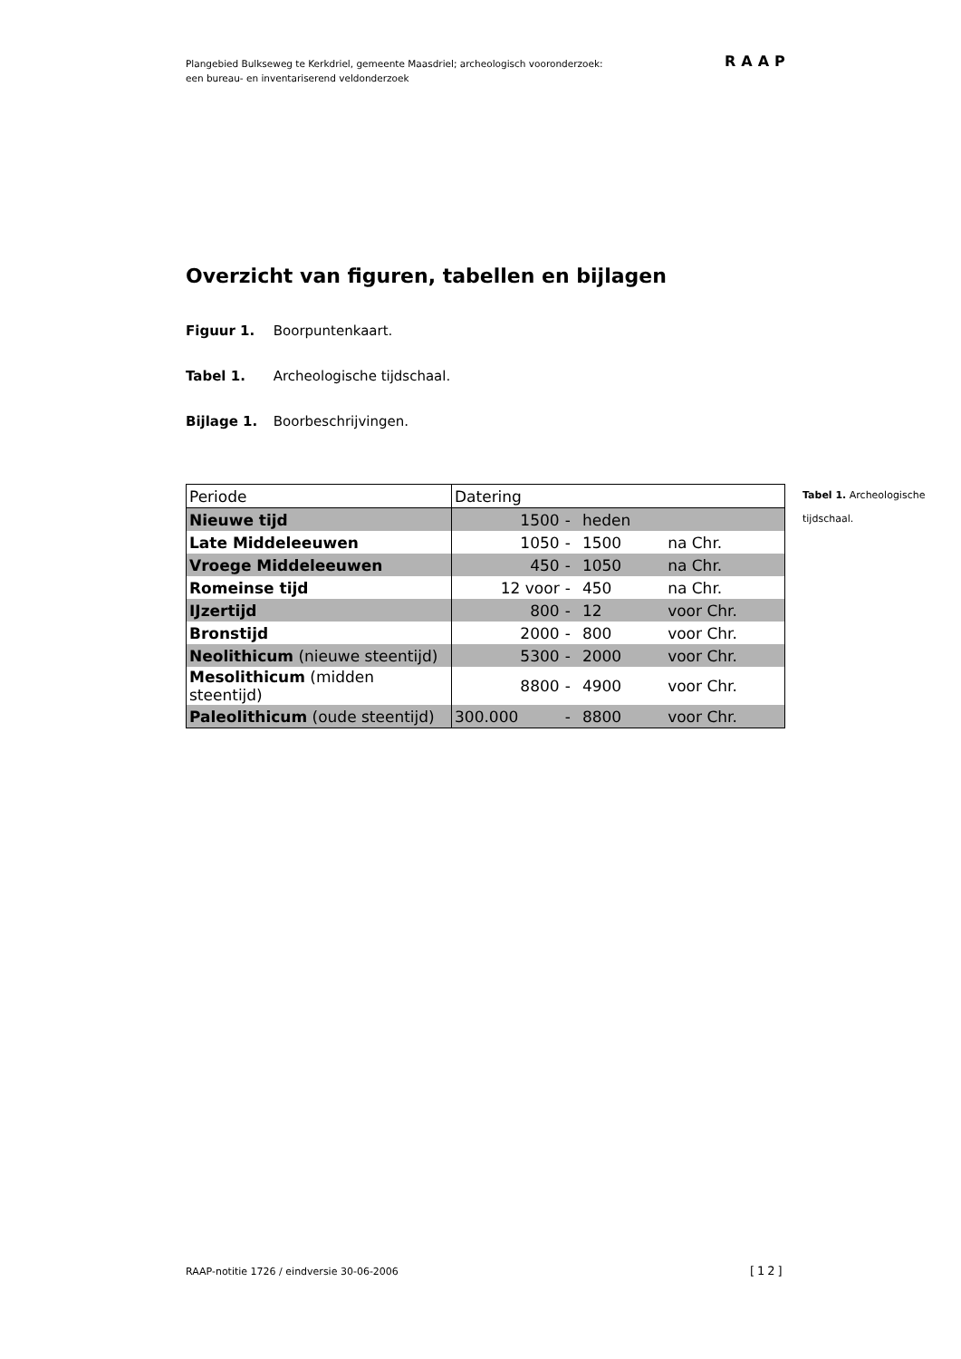Plangebied Bulkseweg te Kerkdriel, gemeente Maasdriel; archeologisch vooronderzoek:
een bureau- en inventariserend veldonderzoek
RAAP
Overzicht van figuren, tabellen en bijlagen
Figuur 1. Boorpuntenkaart.
Tabel 1. Archeologische tijdschaal.
Bijlage 1. Boorbeschrijvingen.
| Periode | Datering | | | |
| Nieuwe tijd | 1500 | - | heden | |
| Late Middeleeuwen | 1050 | - | 1500 | na Chr. |
| Vroege Middeleeuwen | 450 | - | 1050 | na Chr. |
| Romeinse tijd | 12 voor | - | 450 | na Chr. |
| IJzertijd | 800 | - | 12 | voor Chr. |
| Bronstijd | 2000 | - | 800 | voor Chr. |
| Neolithicum (nieuwe steentijd) | 5300 | - | 2000 | voor Chr. |
| Mesolithicum (midden steentijd) | 8800 | - | 4900 | voor Chr. |
| Paleolithicum (oude steentijd) | 300.000 | - | 8800 | voor Chr. |
Tabel 1. Archeologische tijdschaal.
RAAP-notitie 1726 / eindversie 30-06-2006
[12]